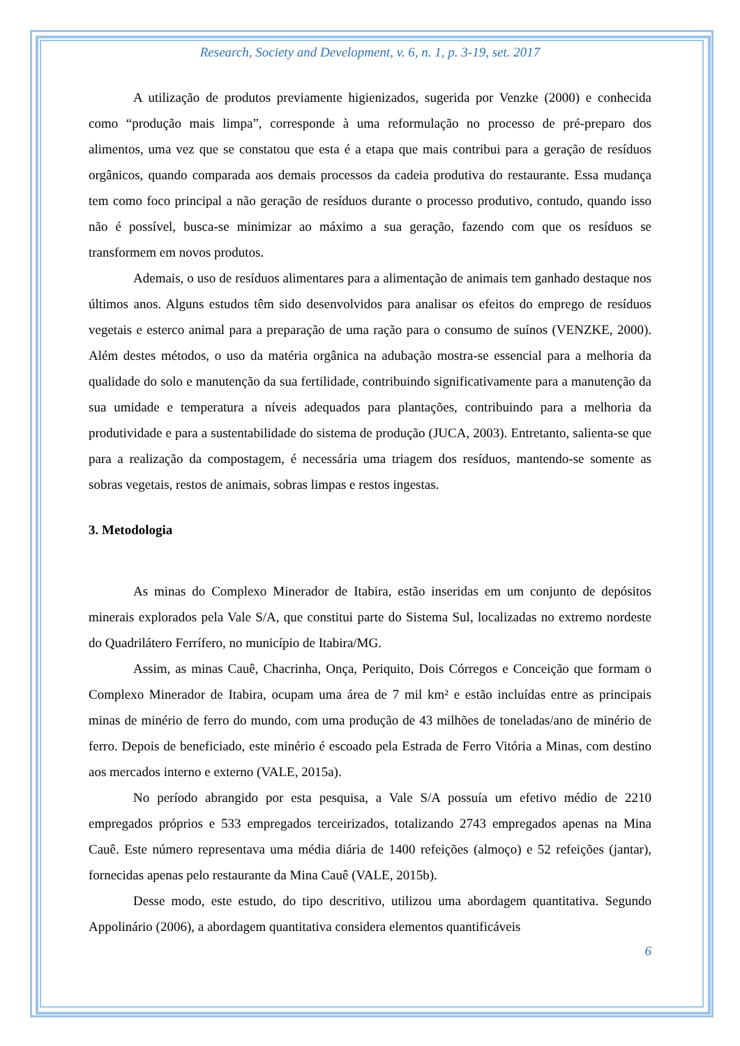Research, Society and Development, v. 6, n. 1, p. 3-19, set. 2017
A utilização de produtos previamente higienizados, sugerida por Venzke (2000) e conhecida como “produção mais limpa”, corresponde à uma reformulação no processo de pré-preparo dos alimentos, uma vez que se constatou que esta é a etapa que mais contribui para a geração de resíduos orgânicos, quando comparada aos demais processos da cadeia produtiva do restaurante. Essa mudança tem como foco principal a não geração de resíduos durante o processo produtivo, contudo, quando isso não é possível, busca-se minimizar ao máximo a sua geração, fazendo com que os resíduos se transformem em novos produtos.
Ademais, o uso de resíduos alimentares para a alimentação de animais tem ganhado destaque nos últimos anos. Alguns estudos têm sido desenvolvidos para analisar os efeitos do emprego de resíduos vegetais e esterco animal para a preparação de uma ração para o consumo de suínos (VENZKE, 2000). Além destes métodos, o uso da matéria orgânica na adubação mostra-se essencial para a melhoria da qualidade do solo e manutenção da sua fertilidade, contribuindo significativamente para a manutenção da sua umidade e temperatura a níveis adequados para plantações, contribuindo para a melhoria da produtividade e para a sustentabilidade do sistema de produção (JUCA, 2003). Entretanto, salienta-se que para a realização da compostagem, é necessária uma triagem dos resíduos, mantendo-se somente as sobras vegetais, restos de animais, sobras limpas e restos ingestas.
3. Metodologia
As minas do Complexo Minerador de Itabira, estão inseridas em um conjunto de depósitos minerais explorados pela Vale S/A, que constitui parte do Sistema Sul, localizadas no extremo nordeste do Quadrilátero Ferrífero, no município de Itabira/MG.
Assim, as minas Cauê, Chacrinha, Onça, Periquito, Dois Córregos e Conceição que formam o Complexo Minerador de Itabira, ocupam uma área de 7 mil km² e estão incluídas entre as principais minas de minério de ferro do mundo, com uma produção de 43 milhões de toneladas/ano de minério de ferro. Depois de beneficiado, este minério é escoado pela Estrada de Ferro Vitória a Minas, com destino aos mercados interno e externo (VALE, 2015a).
No período abrangido por esta pesquisa, a Vale S/A possuía um efetivo médio de 2210 empregados próprios e 533 empregados terceirizados, totalizando 2743 empregados apenas na Mina Cauê. Este número representava uma média diária de 1400 refeições (almoço) e 52 refeições (jantar), fornecidas apenas pelo restaurante da Mina Cauê (VALE, 2015b).
Desse modo, este estudo, do tipo descritivo, utilizou uma abordagem quantitativa. Segundo Appolinário (2006), a abordagem quantitativa considera elementos quantificáveis
6